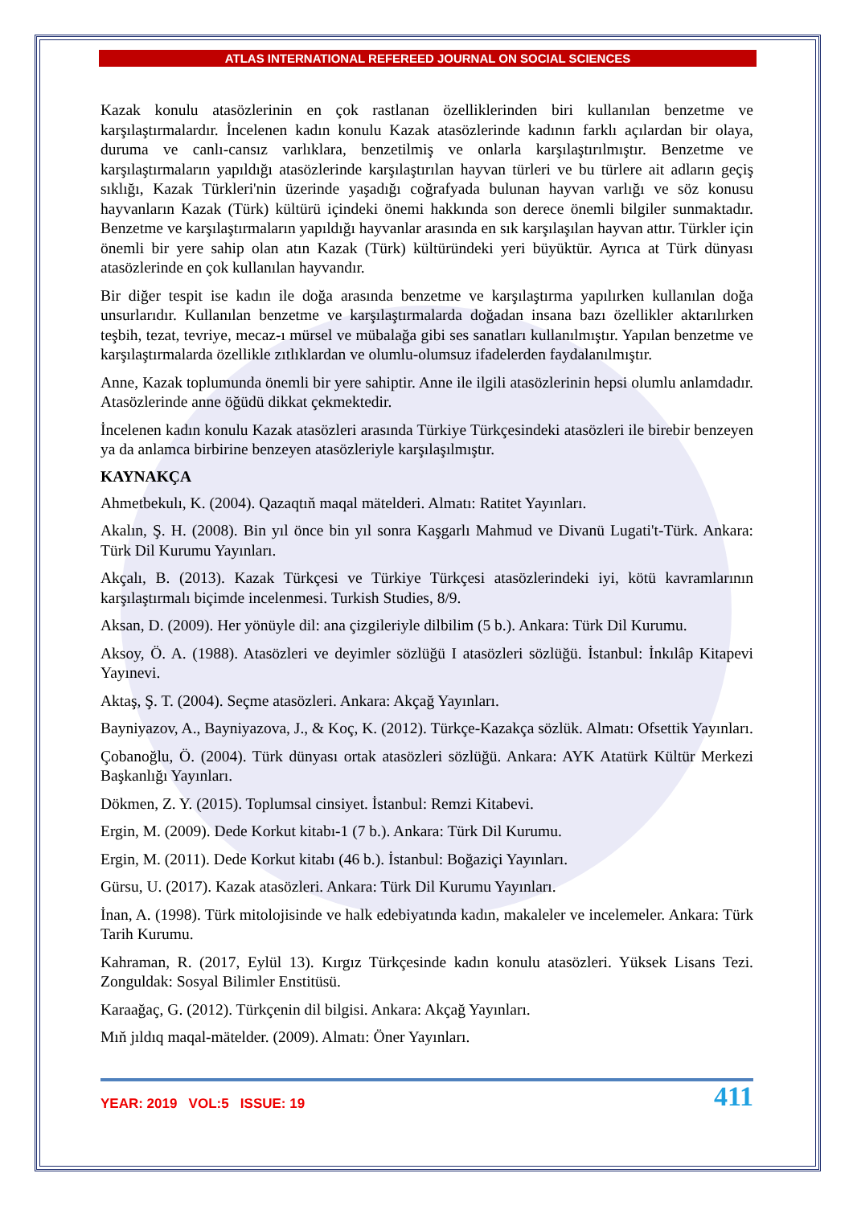ATLAS INTERNATIONAL REFEREED JOURNAL ON SOCIAL SCIENCES
Kazak konulu atasözlerinin en çok rastlanan özelliklerinden biri kullanılan benzetme ve karşılaştırmalardır. İncelenen kadın konulu Kazak atasözlerinde kadının farklı açılardan bir olaya, duruma ve canlı-cansız varlıklara, benzetilmiş ve onlarla karşılaştırılmıştır. Benzetme ve karşılaştırmaların yapıldığı atasözlerinde karşılaştırılan hayvan türleri ve bu türlere ait adların geçiş sıklığı, Kazak Türkleri'nin üzerinde yaşadığı coğrafyada bulunan hayvan varlığı ve söz konusu hayvanların Kazak (Türk) kültürü içindeki önemi hakkında son derece önemli bilgiler sunmaktadır. Benzetme ve karşılaştırmaların yapıldığı hayvanlar arasında en sık karşılaşılan hayvan attır. Türkler için önemli bir yere sahip olan atın Kazak (Türk) kültüründeki yeri büyüktür. Ayrıca at Türk dünyası atasözlerinde en çok kullanılan hayvandır.
Bir diğer tespit ise kadın ile doğa arasında benzetme ve karşılaştırma yapılırken kullanılan doğa unsurlarıdır. Kullanılan benzetme ve karşılaştırmalarda doğadan insana bazı özellikler aktarılırken teşbih, tezat, tevriye, mecaz-ı mürsel ve mübalağa gibi ses sanatları kullanılmıştır. Yapılan benzetme ve karşılaştırmalarda özellikle zıtlıklardan ve olumlu-olumsuz ifadelerden faydalanılmıştır.
Anne, Kazak toplumunda önemli bir yere sahiptir. Anne ile ilgili atasözlerinin hepsi olumlu anlamdadır. Atasözlerinde anne öğüdü dikkat çekmektedir.
İncelenen kadın konulu Kazak atasözleri arasında Türkiye Türkçesindeki atasözleri ile birebir benzeyen ya da anlamca birbirine benzeyen atasözleriyle karşılaşılmıştır.
KAYNAKÇA
Ahmetbekulı, K. (2004). Qazaqtıň maqal mätelderi. Almatı: Ratitet Yayınları.
Akalın, Ş. H. (2008). Bin yıl önce bin yıl sonra Kaşgarlı Mahmud ve Divanü Lugati't-Türk. Ankara: Türk Dil Kurumu Yayınları.
Akçalı, B. (2013). Kazak Türkçesi ve Türkiye Türkçesi atasözlerindeki iyi, kötü kavramlarının karşılaştırmalı biçimde incelenmesi. Turkish Studies, 8/9.
Aksan, D. (2009). Her yönüyle dil: ana çizgileriyle dilbilim (5 b.). Ankara: Türk Dil Kurumu.
Aksoy, Ö. A. (1988). Atasözleri ve deyimler sözlüğü I atasözleri sözlüğü. İstanbul: İnkılâp Kitapevi Yayınevi.
Aktaş, Ş. T. (2004). Seçme atasözleri. Ankara: Akçağ Yayınları.
Bayniyazov, A., Bayniyazova, J., & Koç, K. (2012). Türkçe-Kazakça sözlük. Almatı: Ofsettik Yayınları.
Çobanoğlu, Ö. (2004). Türk dünyası ortak atasözleri sözlüğü. Ankara: AYK Atatürk Kültür Merkezi Başkanlığı Yayınları.
Dökmen, Z. Y. (2015). Toplumsal cinsiyet. İstanbul: Remzi Kitabevi.
Ergin, M. (2009). Dede Korkut kitabı-1 (7 b.). Ankara: Türk Dil Kurumu.
Ergin, M. (2011). Dede Korkut kitabı (46 b.). İstanbul: Boğaziçi Yayınları.
Gürsu, U. (2017). Kazak atasözleri. Ankara: Türk Dil Kurumu Yayınları.
İnan, A. (1998). Türk mitolojisinde ve halk edebiyatında kadın, makaleler ve incelemeler. Ankara: Türk Tarih Kurumu.
Kahraman, R. (2017, Eylül 13). Kırgız Türkçesinde kadın konulu atasözleri. Yüksek Lisans Tezi. Zonguldak: Sosyal Bilimler Enstitüsü.
Karaağaç, G. (2012). Türkçenin dil bilgisi. Ankara: Akçağ Yayınları.
Mıň jıldıq maqal-mätelder. (2009). Almatı: Öner Yayınları.
YEAR: 2019 VOL:5 ISSUE: 19 411